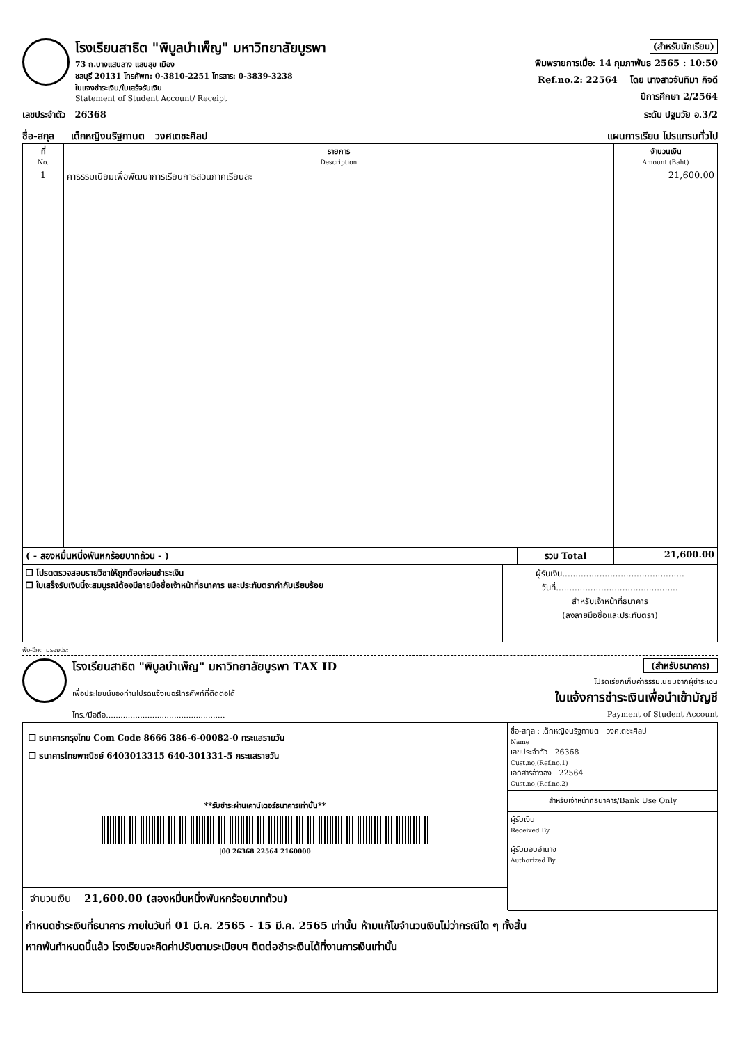โรงเรียนสาธิต "พิบูลบำเพ็ญ" มหาวิทยาลัยบูรพา
73 ถ.บางแสนลาง แสนสุข เมือง
ชลบุรี 20131 โทรศัพท: 0-3810-2251 โทรสาร: 0-3839-3238
ใบแจงชำระเงิน/ใบเสร็จรับเงิน
Statement of Student Account/ Receipt
(สำหรับนักเรียน)
พิมพรายการเมื่อ: 14 กุมภาพันธ 2565 : 10:50
Ref.no.2: 22564 โดย นางสาวจันทิมา กิจดี
ปีการศึกษา 2/2564
เลขประจำตัว 26368 ระดับ ปฐมวัย อ.3/2
ชื่อ-สกุล เด็กหญิงนริฐกานต วงศเตชะศิลป แผนการเรียน โปรแกรมทั่วไป
| ที่ No. | รายการ Description | จำนวนเงิน Amount (Baht) |
| --- | --- | --- |
| 1 | คาธรรมเนียมเพื่อพัฒนาการเรียนการสอนภาคเรียนละ | 21,600.00 |
| ( - สองหมื่นหนึ่งพันหกร้อยบาทถ้วน - ) | รวม Total | 21,600.00 |
| ❐ โปรดตรวจสอบรายวิชาให้ถูกต้องก่อนชำระเงิน ❐ ใบเสร็จรับเงินนี้จะสมบูรณ์ต้องมีลายมือชื่อเจ้าหน้าที่ธนาคาร และประทับตรากำกับเรียบร้อย | ผู้รับเงิน.............................................. วันที่.............................................. สำหรับเจ้าหน้าที่ธนาคาร (ลงลายมือชื่อและประทับตรา) |
พับ-ฉีกตามรอยประ
โรงเรียนสาธิต "พิบูลบำเพ็ญ" มหาวิทยาลัยบูรพา TAX ID
เพื่อประโยชน์ของท่านโปรดแจ้งเบอร์โทรศัพท์ที่ติดต่อได้
โทร./มือถือ.................................................
(สำหรับธนาคาร)
โปรดเรียกเก็บค่าธรรมเนียมจากผู้ชำระเงิน
ใบแจ้งการชำระเงินเพื่อนำเข้าบัญชี
Payment of Student Account
| ❐ ธนาคารกรุงไทย Com Code 8666 386-6-00082-0 กระแสรายวัน ❐ ธนาคารไทยพาณิชย์ 6403013315 640-301331-5 กระแสรายวัน **รับชำระผ่านเคาน์เตอร์ธนาคารเท่านั้น** /00 26368 22564 2160000 จำนวนเงิน 21,600.00 (สองหมื่นหนึ่งพันหกร้อยบาทถ้วน) | ชื่อ-สกุล : เด็กหญิงนริฐกานต วงศเตชะศิลป Name เลขประจำตัว 26368 Cust.no,(Ref.no.1) เอกสารอ้างอิง 22564 Cust.no,(Ref.no.2) สำหรับเจ้าหน้าที่ธนาคาร/Bank Use Only ผู้รับเงิน Received By ผู้รับมอบอำนาจ Authorized By |
กำหนดชำระเงินที่ธนาคาร ภายในวันที่ 01 มี.ค. 2565 - 15 มี.ค. 2565 เท่านั้น ห้ามแก้ไขจำนวนเงินไม่ว่ากรณีใด ๆ ทั้งสิ้น
หากพ้นกำหนดนี้แล้ว โรงเรียนจะคิดค่าปรับตามระเบียบฯ ติดต่อชำระเงินได้ที่งานการเงินเท่านั้น